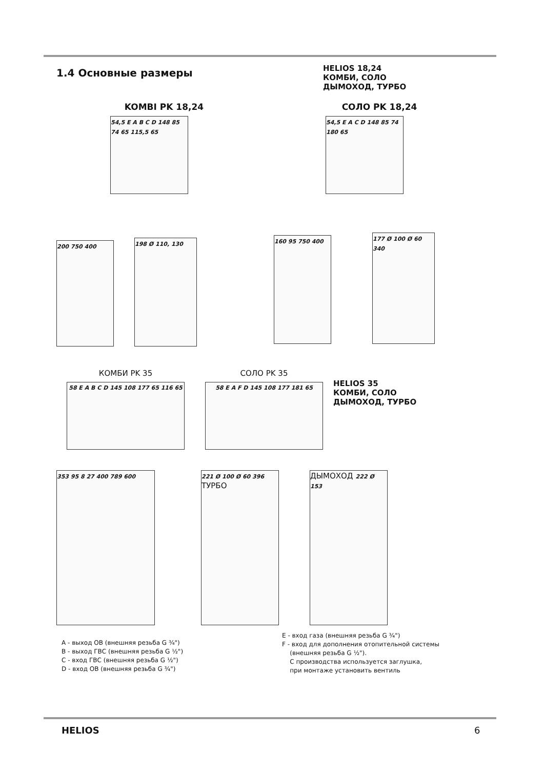1.4 Основные размеры
HELIOS 18,24
КОМБИ, СОЛО
ДЫМОХОД, ТУРБО
KOMBI PK 18,24
54,5 E A B C D 148 85 74 65 115,5 65
СОЛО PK 18,24
54,5 E A C D 148 85 74 180 65
200 750 400
198 Ø 110, 130
160 95 750 400
177 Ø 100 Ø 60 340
КОМБИ PK 35
58 E A B C D 145 108 177 65 116 65
СОЛО PK 35
58 E A F D 145 108 177 181 65
HELIOS 35
КОМБИ, СОЛО
ДЫМОХОД, ТУРБО
353 95 8 27 400 789 600
221 Ø 100 Ø 60 396 ТУРБО
ДЫМОХОД 222 Ø 153
A - выход ОВ (внешняя резьба G ¾")
B - выход ГВС (внешняя резьба G ½")
C - вход ГВС (внешняя резьба G ½")
D - вход ОВ (внешняя резьба G ¾")
E - вход газа (внешняя резьба G ¾")
F - вход для дополнения отопительной системы
(внешняя резьба G ½").
С производства используется заглушка,
при монтаже установить вентиль
HELIOS 6